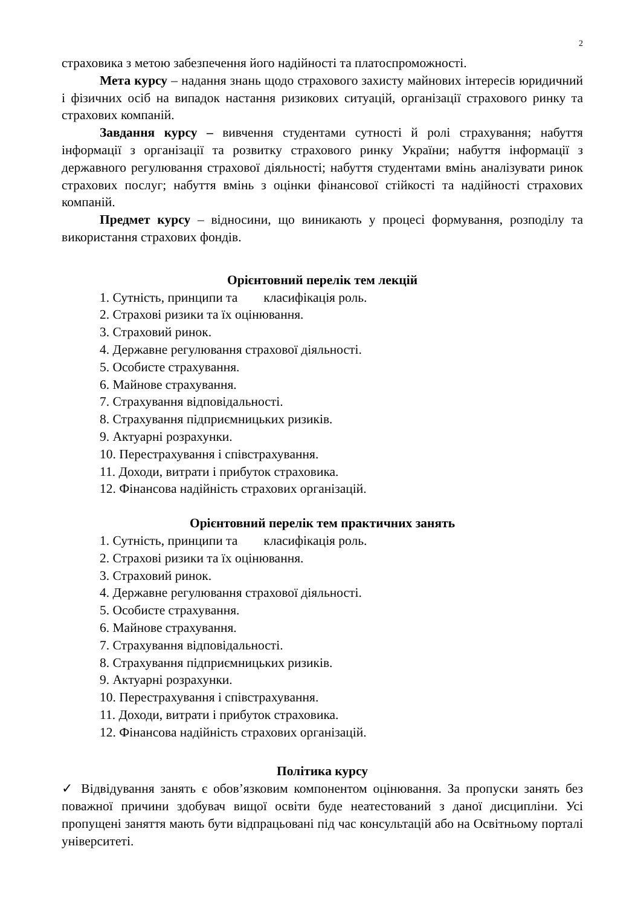2
страховика з метою забезпечення його надійності та платоспроможності.
Мета курсу – надання знань щодо страхового захисту майнових інтересів юридичний і фізичних осіб на випадок настання ризикових ситуацій, організації страхового ринку та страхових компаній.
Завдання курсу – вивчення студентами сутності й ролі страхування; набуття інформації з організації та розвитку страхового ринку України; набуття інформації з державного регулювання страхової діяльності; набуття студентами вмінь аналізувати ринок страхових послуг; набуття вмінь з оцінки фінансової стійкості та надійності страхових компаній.
Предмет курсу – відносини, що виникають у процесі формування, розподілу та використання страхових фондів.
Орієнтовний перелік тем лекцій
1. Сутність, принципи та класифікація роль.
2. Страхові ризики та їх оцінювання.
3. Страховий ринок.
4. Державне регулювання страхової діяльності.
5. Особисте страхування.
6. Майнове страхування.
7. Страхування відповідальності.
8. Страхування підприємницьких ризиків.
9. Актуарні розрахунки.
10. Перестрахування і співстрахування.
11. Доходи, витрати і прибуток страховика.
12. Фінансова надійність страхових організацій.
Орієнтовний перелік тем практичних занять
1. Сутність, принципи та класифікація роль.
2. Страхові ризики та їх оцінювання.
3. Страховий ринок.
4. Державне регулювання страхової діяльності.
5. Особисте страхування.
6. Майнове страхування.
7. Страхування відповідальності.
8. Страхування підприємницьких ризиків.
9. Актуарні розрахунки.
10. Перестрахування і співстрахування.
11. Доходи, витрати і прибуток страховика.
12. Фінансова надійність страхових організацій.
Політика курсу
✓ Відвідування занять є обов’язковим компонентом оцінювання. За пропуски занять без поважної причини здобувач вищої освіти буде неатестований з даної дисципліни. Усі пропущені заняття мають бути відпрацьовані під час консультацій або на Освітньому порталі університеті.